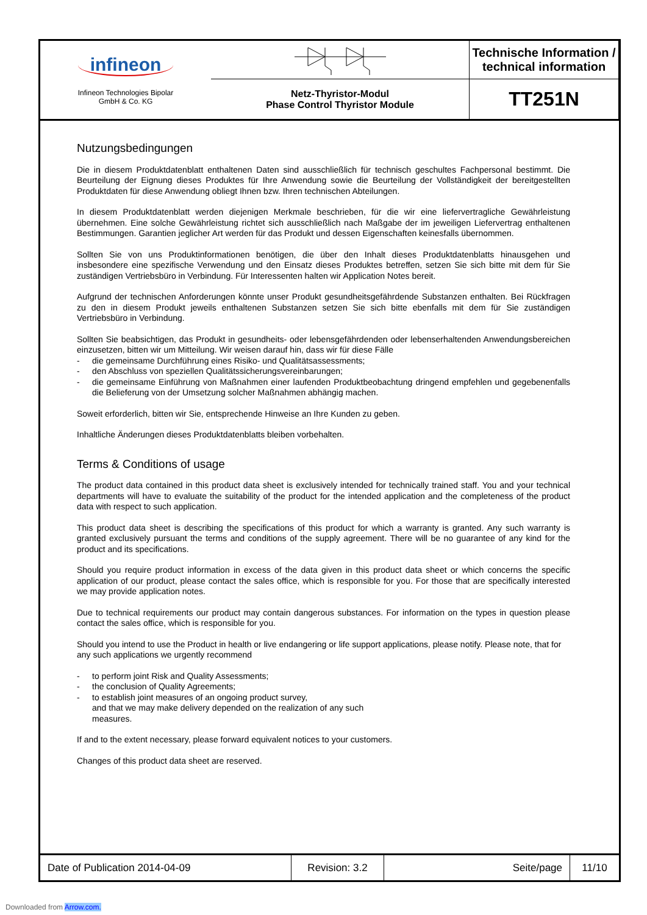Technische Information /
technical information
infineon
Infineon Technologies Bipolar
GmbH & Co. KG
Netz-Thyristor-Modul
Phase Control Thyristor Module
TT251N
Nutzungsbedingungen
Die in diesem Produktdatenblatt enthaltenen Daten sind ausschließlich für technisch geschultes Fachpersonal bestimmt. Die Beurteilung der Eignung dieses Produktes für Ihre Anwendung sowie die Beurteilung der Vollständigkeit der bereitgestellten Produktdaten für diese Anwendung obliegt Ihnen bzw. Ihren technischen Abteilungen.
In diesem Produktdatenblatt werden diejenigen Merkmale beschrieben, für die wir eine liefervertragliche Gewährleistung übernehmen. Eine solche Gewährleistung richtet sich ausschließlich nach Maßgabe der im jeweiligen Liefervertrag enthaltenen Bestimmungen. Garantien jeglicher Art werden für das Produkt und dessen Eigenschaften keinesfalls übernommen.
Sollten Sie von uns Produktinformationen benötigen, die über den Inhalt dieses Produktdatenblatts hinausgehen und insbesondere eine spezifische Verwendung und den Einsatz dieses Produktes betreffen, setzen Sie sich bitte mit dem für Sie zuständigen Vertriebsbüro in Verbindung. Für Interessenten halten wir Application Notes bereit.
Aufgrund der technischen Anforderungen könnte unser Produkt gesundheitsgefährdende Substanzen enthalten. Bei Rückfragen zu den in diesem Produkt jeweils enthaltenen Substanzen setzen Sie sich bitte ebenfalls mit dem für Sie zuständigen Vertriebsbüro in Verbindung.
Sollten Sie beabsichtigen, das Produkt in gesundheits- oder lebensgefährdenden oder lebenserhaltenden Anwendungsbereichen einzusetzen, bitten wir um Mitteilung. Wir weisen darauf hin, dass wir für diese Fälle
- die gemeinsame Durchführung eines Risiko- und Qualitätsassessments;
- den Abschluss von speziellen Qualitätssicherungsvereinbarungen;
- die gemeinsame Einführung von Maßnahmen einer laufenden Produktbeobachtung dringend empfehlen und gegebenenfalls die Belieferung von der Umsetzung solcher Maßnahmen abhängig machen.
Soweit erforderlich, bitten wir Sie, entsprechende Hinweise an Ihre Kunden zu geben.
Inhaltliche Änderungen dieses Produktdatenblatts bleiben vorbehalten.
Terms & Conditions of usage
The product data contained in this product data sheet is exclusively intended for technically trained staff. You and your technical departments will have to evaluate the suitability of the product for the intended application and the completeness of the product data with respect to such application.
This product data sheet is describing the specifications of this product for which a warranty is granted. Any such warranty is granted exclusively pursuant the terms and conditions of the supply agreement. There will be no guarantee of any kind for the product and its specifications.
Should you require product information in excess of the data given in this product data sheet or which concerns the specific application of our product, please contact the sales office, which is responsible for you. For those that are specifically interested we may provide application notes.
Due to technical requirements our product may contain dangerous substances. For information on the types in question please contact the sales office, which is responsible for you.
Should you intend to use the Product in health or live endangering or life support applications, please notify. Please note, that for any such applications we urgently recommend
- to perform joint Risk and Quality Assessments;
- the conclusion of Quality Agreements;
- to establish joint measures of an ongoing product survey,
and that we may make delivery depended on the realization of any such
measures.
If and to the extent necessary, please forward equivalent notices to your customers.
Changes of this product data sheet are reserved.
Date of Publication 2014-04-09
Revision: 3.2
Seite/page
11/10
Downloaded from Arrow.com.